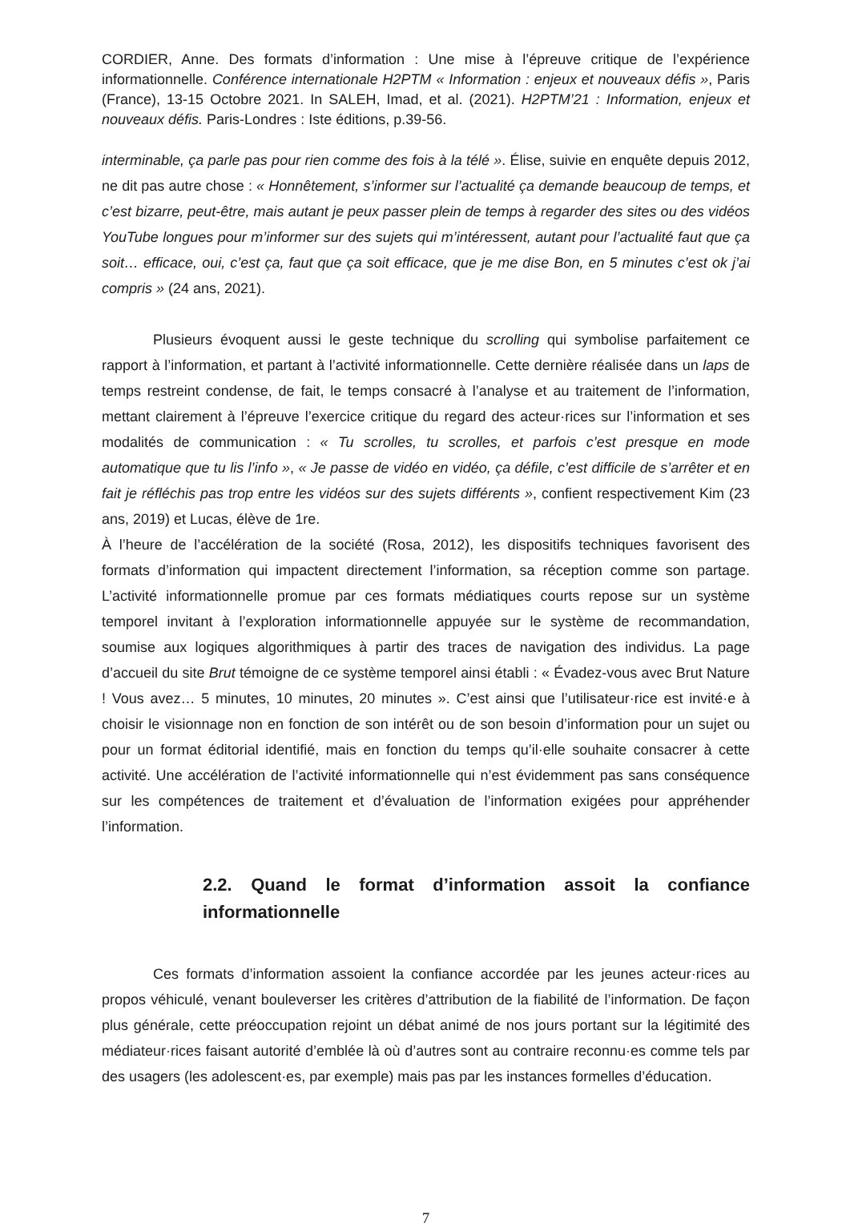CORDIER, Anne. Des formats d’information : Une mise à l’épreuve critique de l’expérience informationnelle. Conférence internationale H2PTM « Information : enjeux et nouveaux défis », Paris (France), 13-15 Octobre 2021. In SALEH, Imad, et al. (2021). H2PTM’21 : Information, enjeux et nouveaux défis. Paris-Londres : Iste éditions, p.39-56.
interminable, ça parle pas pour rien comme des fois à la télé ». Élise, suivie en enquête depuis 2012, ne dit pas autre chose : « Honnêtement, s’informer sur l’actualité ça demande beaucoup de temps, et c’est bizarre, peut-être, mais autant je peux passer plein de temps à regarder des sites ou des vidéos YouTube longues pour m’informer sur des sujets qui m’intéressent, autant pour l’actualité faut que ça soit… efficace, oui, c’est ça, faut que ça soit efficace, que je me dise Bon, en 5 minutes c’est ok j’ai compris » (24 ans, 2021).
Plusieurs évoquent aussi le geste technique du scrolling qui symbolise parfaitement ce rapport à l’information, et partant à l’activité informationnelle. Cette dernière réalisée dans un laps de temps restreint condense, de fait, le temps consacré à l’analyse et au traitement de l’information, mettant clairement à l’épreuve l’exercice critique du regard des acteur·rices sur l’information et ses modalités de communication : « Tu scrolles, tu scrolles, et parfois c’est presque en mode automatique que tu lis l’info », « Je passe de vidéo en vidéo, ça défile, c’est difficile de s’arrêter et en fait je réfléchis pas trop entre les vidéos sur des sujets différents », confient respectivement Kim (23 ans, 2019) et Lucas, élève de 1re.
À l’heure de l’accélération de la société (Rosa, 2012), les dispositifs techniques favorisent des formats d’information qui impactent directement l’information, sa réception comme son partage. L’activité informationnelle promue par ces formats médiatiques courts repose sur un système temporel invitant à l’exploration informationnelle appuyée sur le système de recommandation, soumise aux logiques algorithmiques à partir des traces de navigation des individus. La page d’accueil du site Brut témoigne de ce système temporel ainsi établi : « Évadez-vous avec Brut Nature ! Vous avez… 5 minutes, 10 minutes, 20 minutes ». C’est ainsi que l’utilisateur·rice est invité·e à choisir le visionnage non en fonction de son intérêt ou de son besoin d’information pour un sujet ou pour un format éditorial identifié, mais en fonction du temps qu’il·elle souhaite consacrer à cette activité. Une accélération de l’activité informationnelle qui n’est évidemment pas sans conséquence sur les compétences de traitement et d’évaluation de l’information exigées pour appréhender l’information.
2.2. Quand le format d’information assoit la confiance informationnelle
Ces formats d’information assoient la confiance accordée par les jeunes acteur·rices au propos véhiculé, venant bouleverser les critères d’attribution de la fiabilité de l’information. De façon plus générale, cette préoccupation rejoint un débat animé de nos jours portant sur la légitimité des médiateur·rices faisant autorité d’emblée là où d’autres sont au contraire reconnu·es comme tels par des usagers (les adolescent·es, par exemple) mais pas par les instances formelles d’éducation.
7